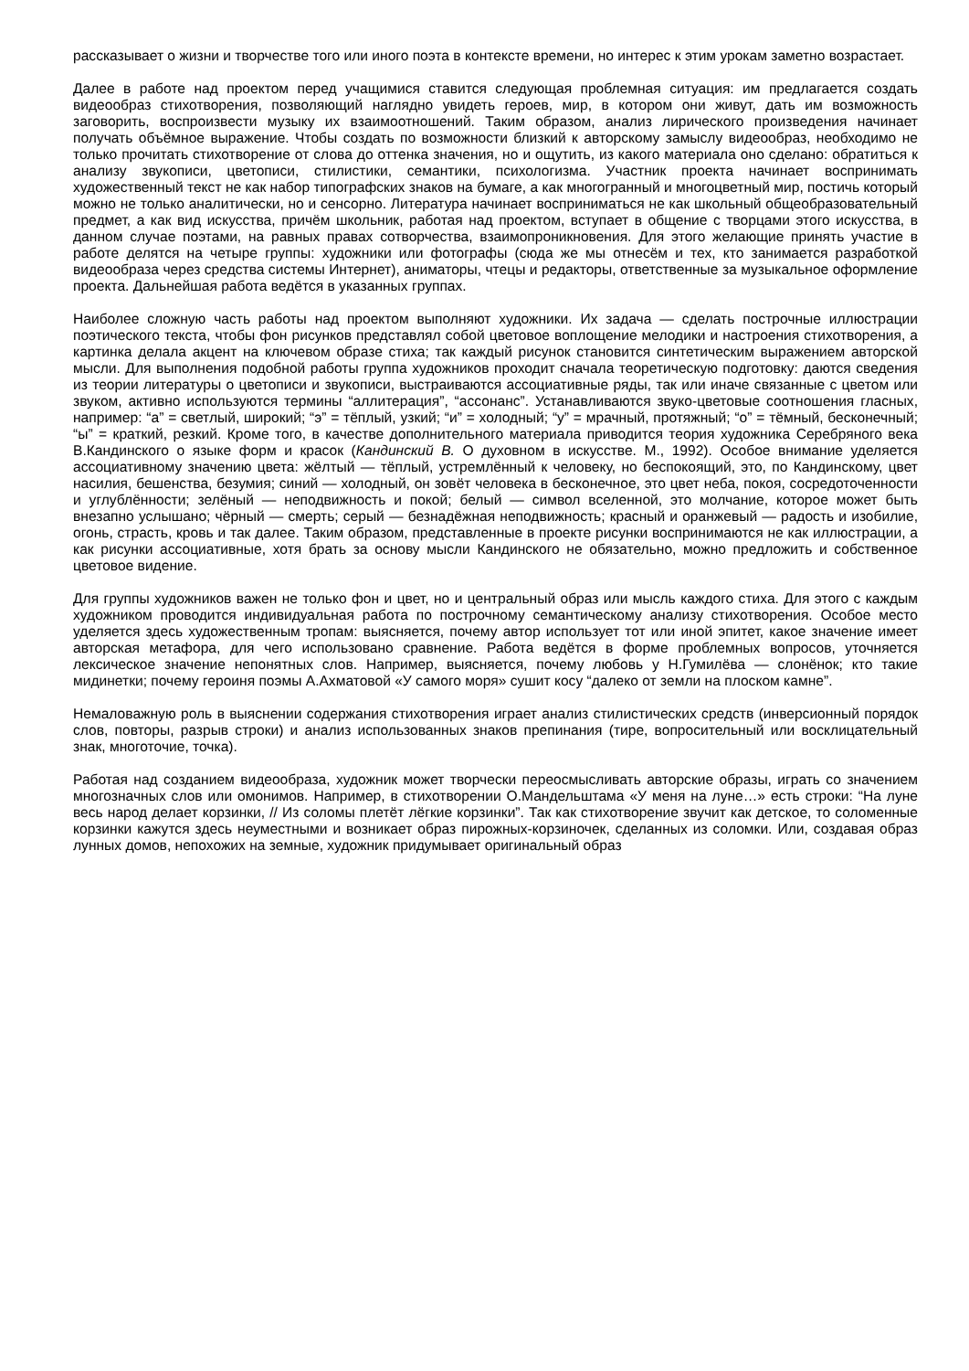рассказывает о жизни и творчестве того или иного поэта в контексте времени, но интерес к этим урокам заметно возрастает.
Далее в работе над проектом перед учащимися ставится следующая проблемная ситуация: им предлагается создать видеообраз стихотворения, позволяющий наглядно увидеть героев, мир, в котором они живут, дать им возможность заговорить, воспроизвести музыку их взаимоотношений. Таким образом, анализ лирического произведения начинает получать объёмное выражение. Чтобы создать по возможности близкий к авторскому замыслу видеообраз, необходимо не только прочитать стихотворение от слова до оттенка значения, но и ощутить, из какого материала оно сделано: обратиться к анализу звукописи, цветописи, стилистики, семантики, психологизма. Участник проекта начинает воспринимать художественный текст не как набор типографских знаков на бумаге, а как многогранный и многоцветный мир, постичь который можно не только аналитически, но и сенсорно. Литература начинает восприниматься не как школьный общеобразовательный предмет, а как вид искусства, причём школьник, работая над проектом, вступает в общение с творцами этого искусства, в данном случае поэтами, на равных правах сотворчества, взаимопроникновения. Для этого желающие принять участие в работе делятся на четыре группы: художники или фотографы (сюда же мы отнесём и тех, кто занимается разработкой видеообраза через средства системы Интернет), аниматоры, чтецы и редакторы, ответственные за музыкальное оформление проекта. Дальнейшая работа ведётся в указанных группах.
Наиболее сложную часть работы над проектом выполняют художники. Их задача — сделать построчные иллюстрации поэтического текста, чтобы фон рисунков представлял собой цветовое воплощение мелодики и настроения стихотворения, а картинка делала акцент на ключевом образе стиха; так каждый рисунок становится синтетическим выражением авторской мысли. Для выполнения подобной работы группа художников проходит сначала теоретическую подготовку: даются сведения из теории литературы о цветописи и звукописи, выстраиваются ассоциативные ряды, так или иначе связанные с цветом или звуком, активно используются термины “аллитерация”, “ассонанс”. Устанавливаются звуко-цветовые соотношения гласных, например: “а” = светлый, широкий; “э” = тёплый, узкий; “и” = холодный; “у” = мрачный, протяжный; “о” = тёмный, бесконечный; “ы” = краткий, резкий. Кроме того, в качестве дополнительного материала приводится теория художника Серебряного века В.Кандинского о языке форм и красок (Кандинский В. О духовном в искусстве. М., 1992). Особое внимание уделяется ассоциативному значению цвета: жёлтый — тёплый, устремлённый к человеку, но беспокоящий, это, по Кандинскому, цвет насилия, бешенства, безумия; синий — холодный, он зовёт человека в бесконечное, это цвет неба, покоя, сосредоточенности и углублённости; зелёный — неподвижность и покой; белый — символ вселенной, это молчание, которое может быть внезапно услышано; чёрный — смерть; серый — безнадёжная неподвижность; красный и оранжевый — радость и изобилие, огонь, страсть, кровь и так далее. Таким образом, представленные в проекте рисунки воспринимаются не как иллюстрации, а как рисунки ассоциативные, хотя брать за основу мысли Кандинского не обязательно, можно предложить и собственное цветовое видение.
Для группы художников важен не только фон и цвет, но и центральный образ или мысль каждого стиха. Для этого с каждым художником проводится индивидуальная работа по построчному семантическому анализу стихотворения. Особое место уделяется здесь художественным тропам: выясняется, почему автор использует тот или иной эпитет, какое значение имеет авторская метафора, для чего использовано сравнение. Работа ведётся в форме проблемных вопросов, уточняется лексическое значение непонятных слов. Например, выясняется, почему любовь у Н.Гумилёва — слонёнок; кто такие мидинетки; почему героиня поэмы А.Ахматовой «У самого моря» сушит косу “далеко от земли на плоском камне”.
Немаловажную роль в выяснении содержания стихотворения играет анализ стилистических средств (инверсионный порядок слов, повторы, разрыв строки) и анализ использованных знаков препинания (тире, вопросительный или восклицательный знак, многоточие, точка).
Работая над созданием видеообраза, художник может творчески переосмысливать авторские образы, играть со значением многозначных слов или омонимов. Например, в стихотворении О.Мандельштама «У меня на луне…» есть строки: “На луне весь народ делает корзинки, // Из соломы плетёт лёгкие корзинки”. Так как стихотворение звучит как детское, то соломенные корзинки кажутся здесь неуместными и возникает образ пирожных-корзиночек, сделанных из соломки. Или, создавая образ лунных домов, непохожих на земные, художник придумывает оригинальный образ